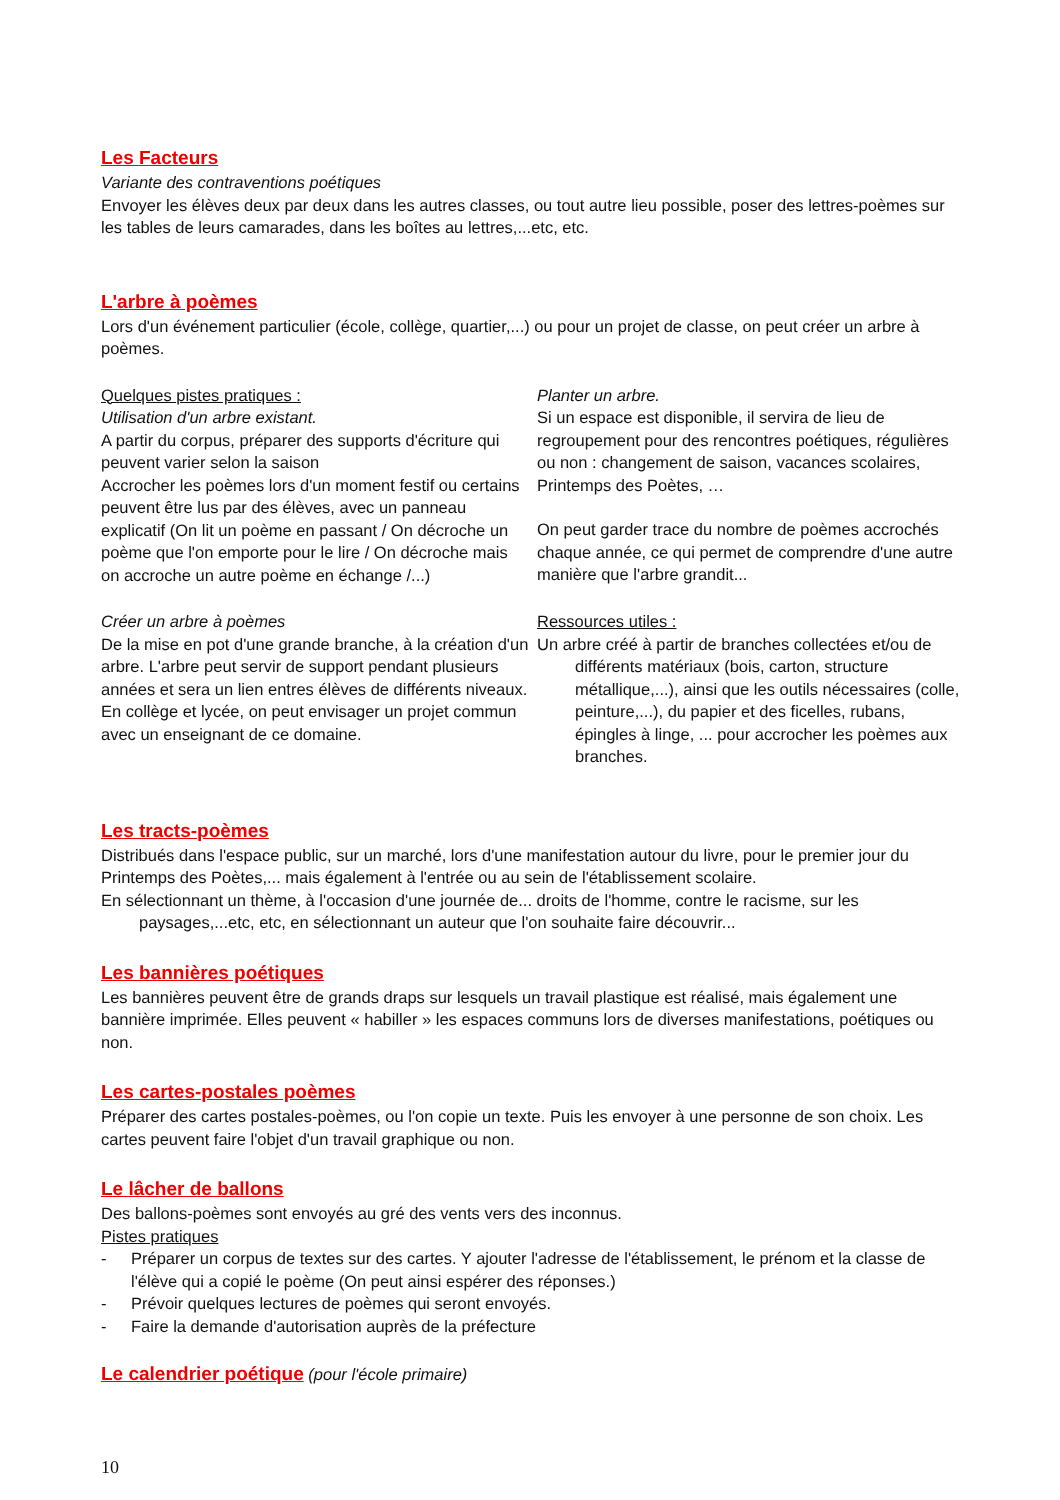Les Facteurs
Variante des contraventions poétiques
Envoyer les élèves deux par deux dans les autres classes, ou tout autre lieu possible, poser des lettres-poèmes sur les tables de leurs camarades, dans les boîtes au lettres,...etc, etc.
L'arbre à poèmes
Lors d'un événement particulier (école, collège, quartier,...) ou pour un projet de classe, on peut créer un arbre à poèmes.
Quelques pistes pratiques :
Utilisation d'un arbre existant.
A partir du corpus, préparer des supports d'écriture qui peuvent varier selon la saison
Accrocher les poèmes lors d'un moment festif ou certains peuvent être lus par des élèves, avec un panneau explicatif (On lit un poème en passant / On décroche un poème que l'on emporte pour le lire / On décroche mais on accroche un autre poème en échange /...)
Planter un arbre.
Si un espace est disponible, il servira de lieu de regroupement pour des rencontres poétiques, régulières ou non : changement de saison, vacances scolaires, Printemps des Poètes, …
On peut garder trace du nombre de poèmes accrochés chaque année, ce qui permet de comprendre d'une autre manière que l'arbre grandit...
Créer un arbre à poèmes
De la mise en pot d'une grande branche, à la création d'un arbre. L'arbre peut servir de support pendant plusieurs années et sera un lien entres élèves de différents niveaux. En collège et lycée, on peut envisager un projet commun avec un enseignant de ce domaine.
Ressources utiles :
Un arbre créé à partir de branches collectées et/ou de différents matériaux (bois, carton, structure métallique,...), ainsi que les outils nécessaires (colle, peinture,...), du papier et des ficelles, rubans, épingles à linge, ... pour accrocher les poèmes aux branches.
Les tracts-poèmes
Distribués dans l'espace public, sur un marché, lors d'une manifestation autour du livre, pour le premier jour du Printemps des Poètes,... mais également à l'entrée ou au sein de l'établissement scolaire.
En sélectionnant un thème, à l'occasion d'une journée de... droits de l'homme, contre le racisme, sur les paysages,...etc, etc, en sélectionnant un auteur que l'on souhaite faire découvrir...
Les bannières poétiques
Les bannières peuvent être de grands draps sur lesquels un travail plastique est réalisé, mais également une bannière imprimée. Elles peuvent « habiller » les espaces communs lors de diverses manifestations, poétiques ou non.
Les cartes-postales poèmes
Préparer des cartes postales-poèmes, ou l'on copie un texte. Puis les envoyer à une personne de son choix. Les cartes peuvent faire l'objet d'un travail graphique ou non.
Le lâcher de ballons
Des ballons-poèmes sont envoyés au gré des vents vers des inconnus.
Pistes pratiques
- Préparer un corpus de textes sur des cartes. Y ajouter l'adresse de l'établissement, le prénom et la classe de l'élève qui a copié le poème (On peut ainsi espérer des réponses.)
- Prévoir quelques lectures de poèmes qui seront envoyés.
- Faire la demande d'autorisation auprès de la préfecture
Le calendrier poétique (pour l'école primaire)
10